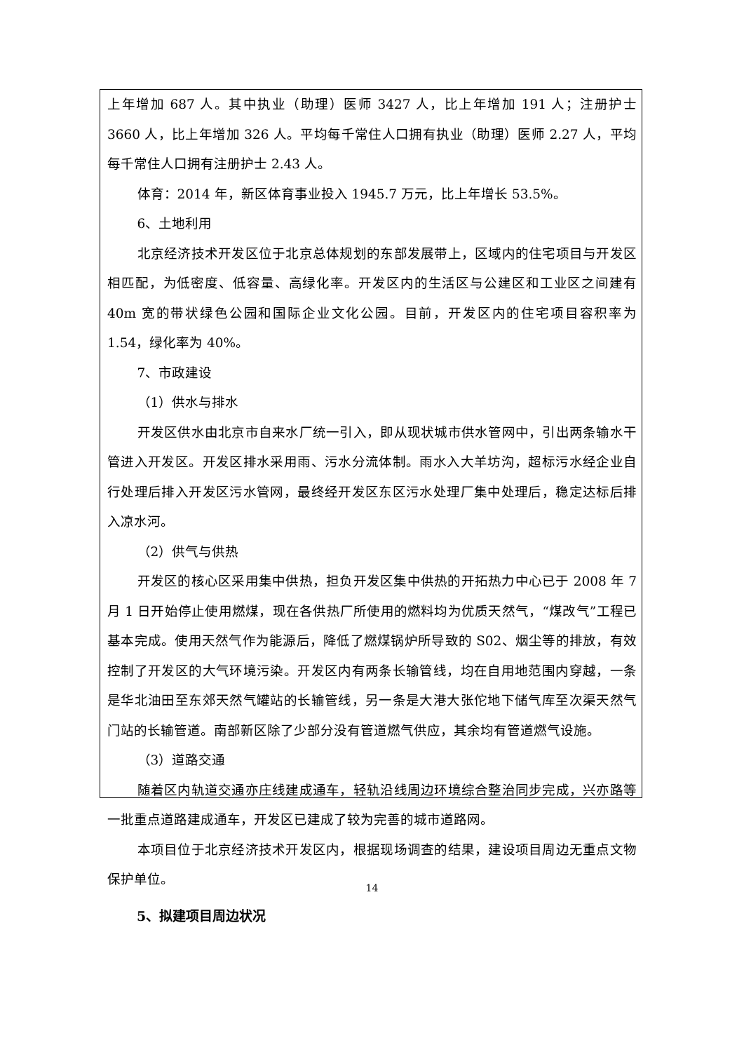上年增加 687 人。其中执业（助理）医师 3427 人，比上年增加 191 人；注册护士 3660 人，比上年增加 326 人。平均每千常住人口拥有执业（助理）医师 2.27 人，平均每千常住人口拥有注册护士 2.43 人。
体育：2014 年，新区体育事业投入 1945.7 万元，比上年增长 53.5%。
6、土地利用
北京经济技术开发区位于北京总体规划的东部发展带上，区域内的住宅项目与开发区相匹配，为低密度、低容量、高绿化率。开发区内的生活区与公建区和工业区之间建有 40m 宽的带状绿色公园和国际企业文化公园。目前，开发区内的住宅项目容积率为 1.54，绿化率为 40%。
7、市政建设
（1）供水与排水
开发区供水由北京市自来水厂统一引入，即从现状城市供水管网中，引出两条输水干管进入开发区。开发区排水采用雨、污水分流体制。雨水入大羊坊沟，超标污水经企业自行处理后排入开发区污水管网，最终经开发区东区污水处理厂集中处理后，稳定达标后排入凉水河。
（2）供气与供热
开发区的核心区采用集中供热，担负开发区集中供热的开拓热力中心已于 2008 年 7 月 1 日开始停止使用燃煤，现在各供热厂所使用的燃料均为优质天然气，“煤改气”工程已基本完成。使用天然气作为能源后，降低了燃煤锅炉所导致的 S02、烟尘等的排放，有效控制了开发区的大气环境污染。开发区内有两条长输管线，均在自用地范围内穿越，一条是华北油田至东郊天然气罐站的长输管线，另一条是大港大张佗地下储气库至次渠天然气门站的长输管道。南部新区除了少部分没有管道燃气供应，其余均有管道燃气设施。
（3）道路交通
随着区内轨道交通亦庄线建成通车，轻轨沿线周边环境综合整治同步完成，兴亦路等一批重点道路建成通车，开发区已建成了较为完善的城市道路网。
本项目位于北京经济技术开发区内，根据现场调查的结果，建设项目周边无重点文物保护单位。
5、拟建项目周边状况
14